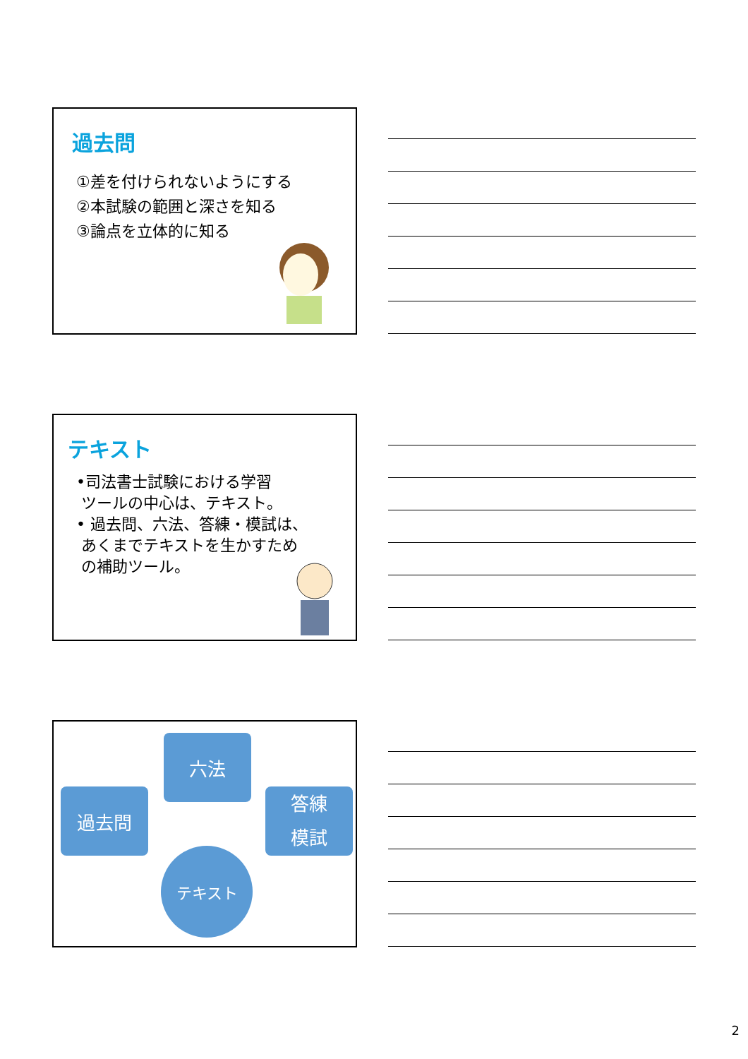過去問
①差を付けられないようにする
②本試験の範囲と深さを知る
③論点を立体的に知る
テキスト
•司法書士試験における学習
ツールの中心は、テキスト。
• 過去問、六法、答練・模試は、
あくまでテキストを生かすため
の補助ツール。
六法
過去問
答練
模試
テキスト
2